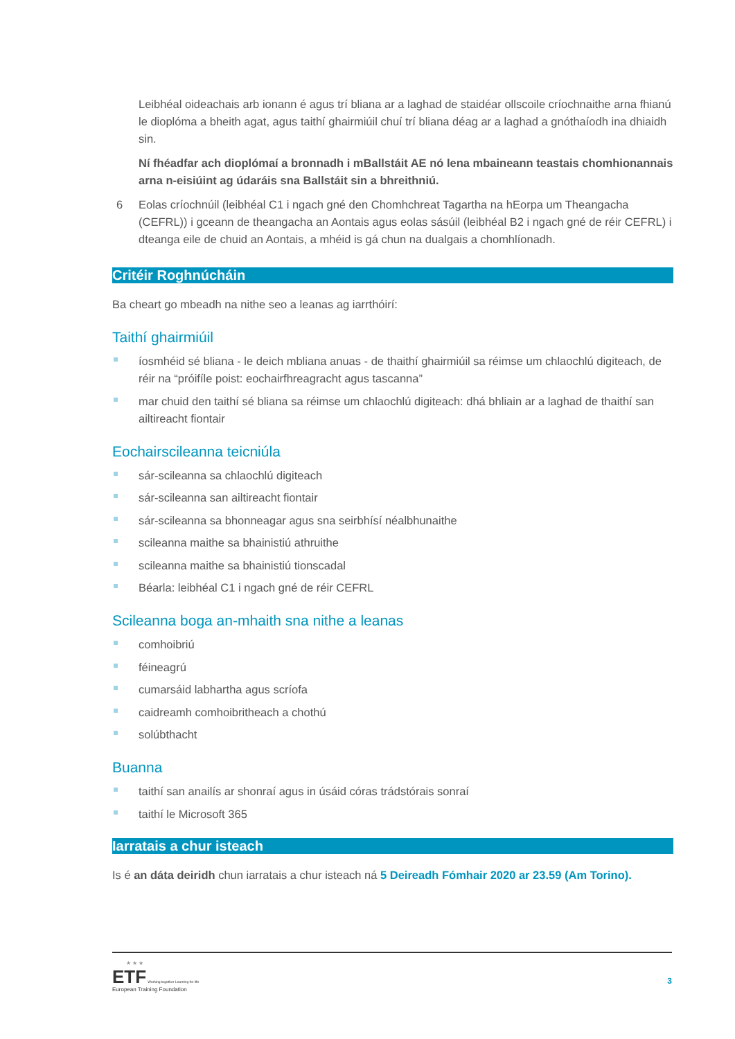Leibhéal oideachais arb ionann é agus trí bliana ar a laghad de staidéar ollscoile críochnaithe arna fhianú le dioplóma a bheith agat, agus taithí ghairmiúil chuí trí bliana déag ar a laghad a gnóthaíodh ina dhiaidh sin.
Ní fhéadfar ach dioplómaí a bronnadh i mBallstáit AE nó lena mbaineann teastais chomhionannais arna n-eisiúint ag údaráis sna Ballstáit sin a bhreithniú.
6 Eolas críochnúil (leibhéal C1 i ngach gné den Chomhchreat Tagartha na hEorpa um Theangacha (CEFRL)) i gceann de theangacha an Aontais agus eolas sásúil (leibhéal B2 i ngach gné de réir CEFRL) i dteanga eile de chuid an Aontais, a mhéid is gá chun na dualgais a chomhlíonadh.
Critéir Roghnúcháin
Ba cheart go mbeadh na nithe seo a leanas ag iarrthóirí:
Taithí ghairmiúil
íosmhéid sé bliana - le deich mbliana anuas - de thaithí ghairmiúil sa réimse um chlaochlú digiteach, de réir na “próifíle poist: eochairfhreagracht agus tascanna”
mar chuid den taithí sé bliana sa réimse um chlaochlú digiteach: dhá bhliain ar a laghad de thaithí san ailtireacht fiontair
Eochairscileanna teicniúla
sár-scileanna sa chlaochlú digiteach
sár-scileanna san ailtireacht fiontair
sár-scileanna sa bhonneagar agus sna seirbhísí néalbhunaithe
scileanna maithe sa bhainistiú athruithe
scileanna maithe sa bhainistiú tionscadal
Béarla: leibhéal C1 i ngach gné de réir CEFRL
Scileanna boga an-mhaith sna nithe a leanas
comhoibriú
féineagrú
cumarsáid labhartha agus scríofa
caidreamh comhoibritheach a chothú
solúbthacht
Buanna
taithí san anailís ar shonraí agus in úsáid córas trádstórais sonraí
taithí le Microsoft 365
Iarratais a chur isteach
Is é an dáta deiridh chun iarratais a chur isteach ná 5 Deireadh Fómhair 2020 ar 23.59 (Am Torino).
★ ★ ★
ETF Working together Learning for life
European Training Foundation
3